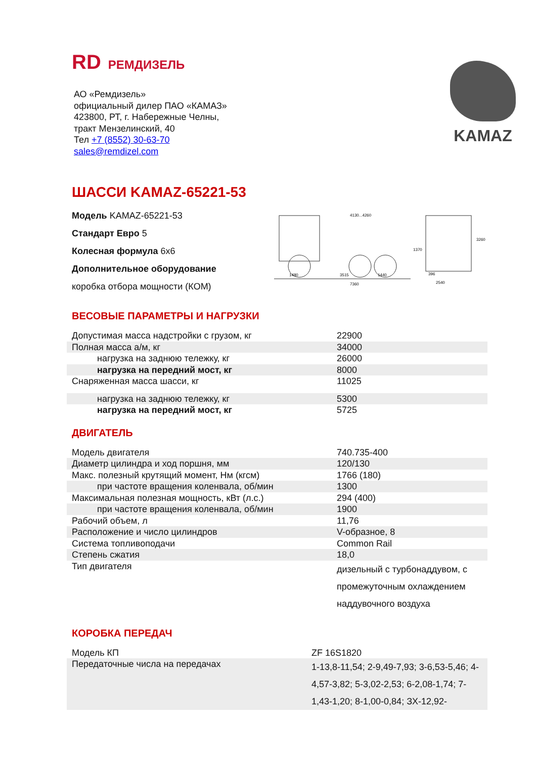RD РЕМДИЗЕЛЬ
АО «Ремдизель»
официальный дилер ПАО «КАМАЗ»
423800, РТ, г. Набережные Челны,
тракт Мензелинский, 40
Тел +7 (8552) 30-63-70
sales@remdizel.com
KAMAZ
ШАССИ KAMAZ-65221-53
Модель KAMAZ-65221-53
Стандарт Евро 5
Колесная формула 6x6
Дополнительное оборудование
коробка отбора мощности (КОМ)
1480
3515
1440
7360
4130...4260
1370
3260
2540
396
ВЕСОВЫЕ ПАРАМЕТРЫ И НАГРУЗКИ
| Допустимая масса надстройки с грузом, кг | 22900 |
| Полная масса а/м, кг | 34000 |
| нагрузка на заднюю тележку, кг | 26000 |
| нагрузка на передний мост, кг | 8000 |
| Снаряженная масса шасси, кг | 11025 |
| нагрузка на заднюю тележку, кг | 5300 |
| нагрузка на передний мост, кг | 5725 |
ДВИГАТЕЛЬ
| Модель двигателя | 740.735-400 |
| Диаметр цилиндра и ход поршня, мм | 120/130 |
| Макс. полезный крутящий момент, Нм (кгсм) | 1766 (180) |
| при частоте вращения коленвала, об/мин | 1300 |
| Максимальная полезная мощность, кВт (л.с.) | 294 (400) |
| при частоте вращения коленвала, об/мин | 1900 |
| Рабочий объем, л | 11,76 |
| Расположение и число цилиндров | V-образное, 8 |
| Система топливоподачи | Common Rail |
| Степень сжатия | 18,0 |
| Тип двигателя | дизельный с турбонаддувом, с промежуточным охлаждением наддувочного воздуха |
КОРОБКА ПЕРЕДАЧ
| Модель КП | ZF 16S1820 |
| Передаточные числа на передачах | 1-13,8-11,54; 2-9,49-7,93; 3-6,53-5,46; 4-4,57-3,82; 5-3,02-2,53; 6-2,08-1,74; 7-1,43-1,20; 8-1,00-0,84; ЗХ-12,92- |